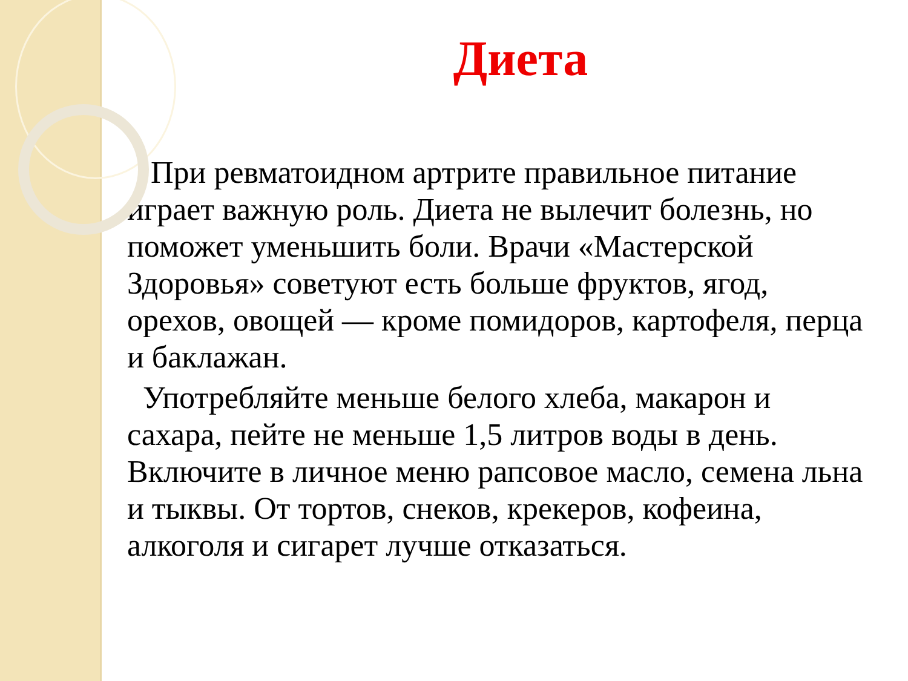Диета
При ревматоидном артрите правильное питание играет важную роль. Диета не вылечит болезнь, но поможет уменьшить боли. Врачи «Мастерской Здоровья» советуют есть больше фруктов, ягод, орехов, овощей — кроме помидоров, картофеля, перца и баклажан.
Употребляйте меньше белого хлеба, макарон и сахара, пейте не меньше 1,5 литров воды в день. Включите в личное меню рапсовое масло, семена льна и тыквы. От тортов, снеков, крекеров, кофеина, алкоголя и сигарет лучше отказаться.